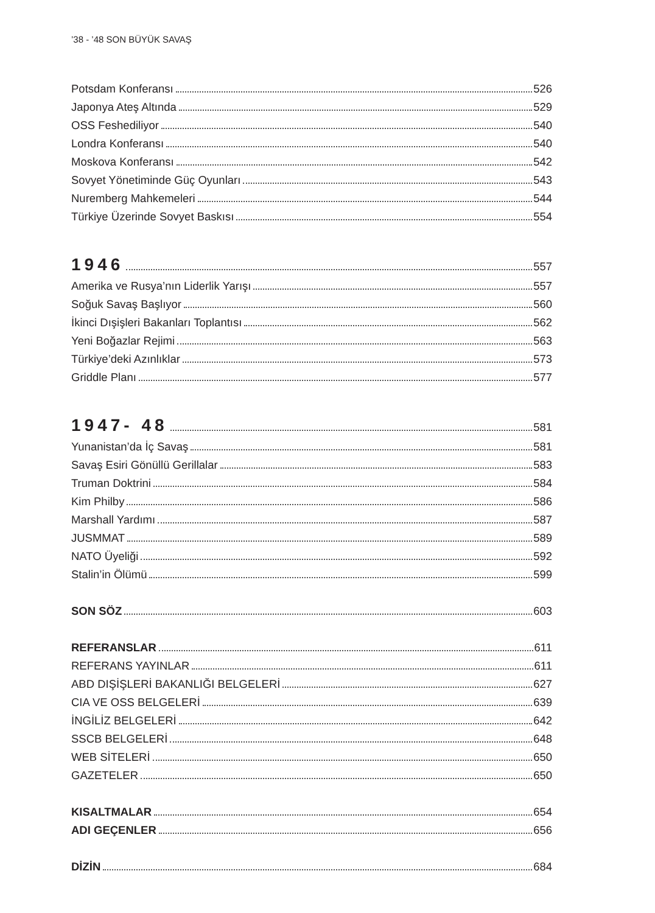’38 - ’48 SON BÜYÜK SAVAŞ
Potsdam Konferansı 526
Japonya Ateş Altında 529
OSS Feshediliyor 540
Londra Konferansı 540
Moskova Konferansı 542
Sovyet Yönetiminde Güç Oyunları 543
Nuremberg Mahkemeleri 544
Türkiye Üzerinde Sovyet Baskısı 554
1946 557
Amerika ve Rusya’nın Liderlik Yarışı 557
Soğuk Savaş Başlıyor 560
İkinci Dışişleri Bakanları Toplantısı 562
Yeni Boğazlar Rejimi 563
Türkiye’deki Azınlıklar 573
Griddle Planı 577
1947- 48 581
Yunanistan’da İç Savaş 581
Savaş Esiri Gönüllü Gerillalar 583
Truman Doktrini 584
Kim Philby 586
Marshall Yardımı 587
JUSMMAT 589
NATO Üyeliği 592
Stalin’in Ölümü 599
SON SÖZ 603
REFERANSLAR 611
REFERANS YAYINLAR 611
ABD DIŞİŞLERİ BAKANLIĞI BELGELERİ 627
CIA VE OSS BELGELERİ 639
İNGİLİZ BELGELERİ 642
SSCB BELGELERİ 648
WEB SİTELERİ 650
GAZETELER 650
KISALTMALAR 654
ADI GEÇENLER 656
DİZİN 684